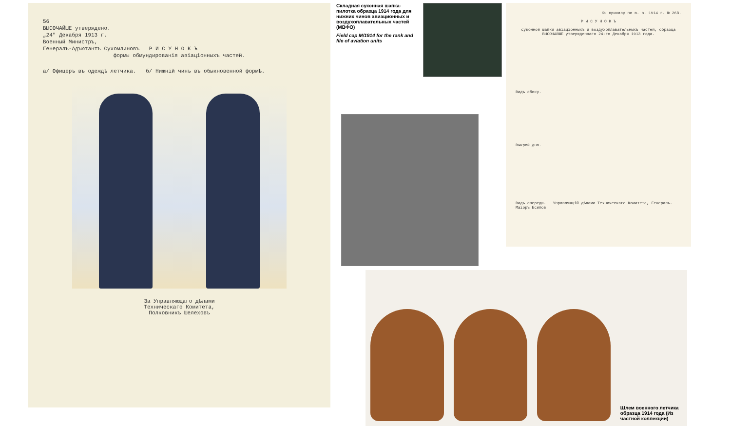56
ВЫСОЧАЙШЕ утверждено.
„24" Декабря 1913 г.
Военный Министръ,
Генералъ-Адъютантъ Сухомлиновъ Р И С У Н О К Ъ
формы обмундированія авіаціонныхъ частей.
а/ Офицеръ въ одеждѣ летчика. б/ Нижній чинъ въ обыкновенной формѣ.
За Управляющаго дѣлами
Техническаго Комитета,
Полковникъ Шелеховъ
Складная суконная шапка-пилотка образца 1914 года для нижних чинов авиационных и воздухоплавательных частей (МВФО)
Field cap M/1914 for the rank and file of aviation units
Къ приказу по в. в. 1914 г. № 268.
Р И С У Н О К Ъ
суконной шапки авіаціонныхъ и воздухоплавательныхъ частей, образца ВЫСОЧАЙШЕ утвержденнаго 24-го Декабря 1913 года.
Видъ сбоку.
Выкрой дна.
Видъ спереди. Управляющій дѣлами Техническаго Комитета, Генералъ-Маіоръ Есипов
Шлем военного летчика образца 1914 года (Из частной коллекции)